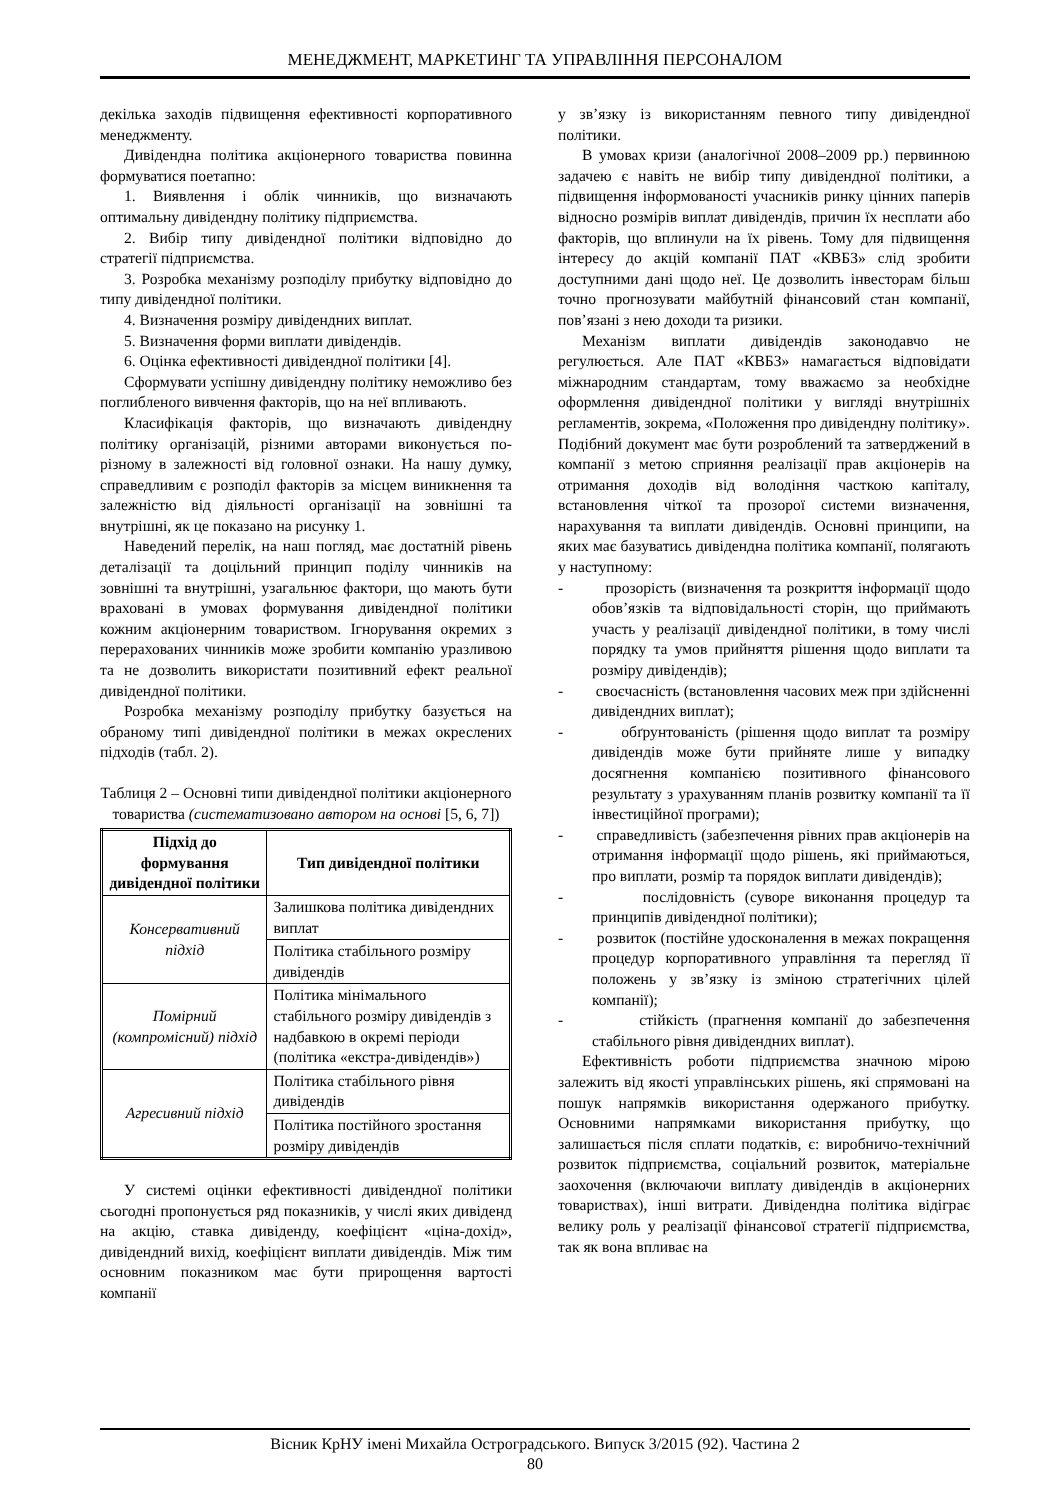МЕНЕДЖМЕНТ, МАРКЕТИНГ ТА УПРАВЛІННЯ ПЕРСОНАЛОМ
декілька заходів підвищення ефективності корпоративного менеджменту.
Дивідендна політика акціонерного товариства повинна формуватися поетапно:
1. Виявлення і облік чинників, що визначають оптимальну дивідендну політику підприємства.
2. Вибір типу дивідендної політики відповідно до стратегії підприємства.
3. Розробка механізму розподілу прибутку відповідно до типу дивідендної політики.
4. Визначення розміру дивідендних виплат.
5. Визначення форми виплати дивідендів.
6. Оцінка ефективності дивідендної політики [4].
Сформувати успішну дивідендну політику неможливо без поглибленого вивчення факторів, що на неї впливають.
Класифікація факторів, що визначають дивідендну політику організацій, різними авторами виконується по-різному в залежності від головної ознаки. На нашу думку, справедливим є розподіл факторів за місцем виникнення та залежністю від діяльності організації на зовнішні та внутрішні, як це показано на рисунку 1.
Наведений перелік, на наш погляд, має достатній рівень деталізації та доцільний принцип поділу чинників на зовнішні та внутрішні, узагальнює фактори, що мають бути враховані в умовах формування дивідендної політики кожним акціонерним товариством. Ігнорування окремих з перерахованих чинників може зробити компанію уразливою та не дозволить використати позитивний ефект реальної дивідендної політики.
Розробка механізму розподілу прибутку базується на обраному типі дивідендної політики в межах окреслених підходів (табл. 2).
Таблиця 2 – Основні типи дивідендної політики акціонерного товариства (систематизовано автором на основі [5, 6, 7])
| Підхід до формування дивідендної політики | Тип дивідендної політики |
| --- | --- |
| Консервативний підхід | Залишкова політика дивідендних виплат |
| | Політика стабільного розміру дивідендів |
| Помірний (компромісний) підхід | Політика мінімального стабільного розміру дивідендів з надбавкою в окремі періоди (політика «екстра-дивідендів») |
| Агресивний підхід | Політика стабільного рівня дивідендів |
| | Політика постійного зростання розміру дивідендів |
У системі оцінки ефективності дивідендної політики сьогодні пропонується ряд показників, у числі яких дивіденд на акцію, ставка дивіденду, коефіцієнт «ціна-дохід», дивідендний вихід, коефіцієнт виплати дивідендів. Між тим основним показником має бути прирощення вартості компанії
у зв’язку із використанням певного типу дивідендної політики.
В умовах кризи (аналогічної 2008–2009 рр.) первинною задачею є навіть не вибір типу дивідендної політики, а підвищення інформованості учасників ринку цінних паперів відносно розмірів виплат дивідендів, причин їх несплати або факторів, що вплинули на їх рівень. Тому для підвищення інтересу до акцій компанії ПАТ «КВБЗ» слід зробити доступними дані щодо неї. Це дозволить інвесторам більш точно прогнозувати майбутній фінансовий стан компанії, пов’язані з нею доходи та ризики.
Механізм виплати дивідендів законодавчо не регулюється. Але ПАТ «КВБЗ» намагається відповідати міжнародним стандартам, тому вважаємо за необхідне оформлення дивідендної політики у вигляді внутрішніх регламентів, зокрема, «Положення про дивідендну політику». Подібний документ має бути розроблений та затверджений в компанії з метою сприяння реалізації прав акціонерів на отримання доходів від володіння часткою капіталу, встановлення чіткої та прозорої системи визначення, нарахування та виплати дивідендів. Основні принципи, на яких має базуватись дивідендна політика компанії, полягають у наступному:
- прозорість (визначення та розкриття інформації щодо обов’язків та відповідальності сторін, що приймають участь у реалізації дивідендної політики, в тому числі порядку та умов прийняття рішення щодо виплати та розміру дивідендів);
- своєчасність (встановлення часових меж при здійсненні дивідендних виплат);
- обґрунтованість (рішення щодо виплат та розміру дивідендів може бути прийняте лише у випадку досягнення компанією позитивного фінансового результату з урахуванням планів розвитку компанії та її інвестиційної програми);
- справедливість (забезпечення рівних прав акціонерів на отримання інформації щодо рішень, які приймаються, про виплати, розмір та порядок виплати дивідендів);
- послідовність (суворе виконання процедур та принципів дивідендної політики);
- розвиток (постійне удосконалення в межах покращення процедур корпоративного управління та перегляд її положень у зв’язку із зміною стратегічних цілей компанії);
- стійкість (прагнення компанії до забезпечення стабільного рівня дивідендних виплат).
Ефективність роботи підприємства значною мірою залежить від якості управлінських рішень, які спрямовані на пошук напрямків використання одержаного прибутку. Основними напрямками використання прибутку, що залишається після сплати податків, є: виробничо-технічний розвиток підприємства, соціальний розвиток, матеріальне заохочення (включаючи виплату дивідендів в акціонерних товариствах), інші витрати. Дивідендна політика відіграє велику роль у реалізації фінансової стратегії підприємства, так як вона впливає на
Вісник КрНУ імені Михайла Остроградського. Випуск 3/2015 (92). Частина 2
80